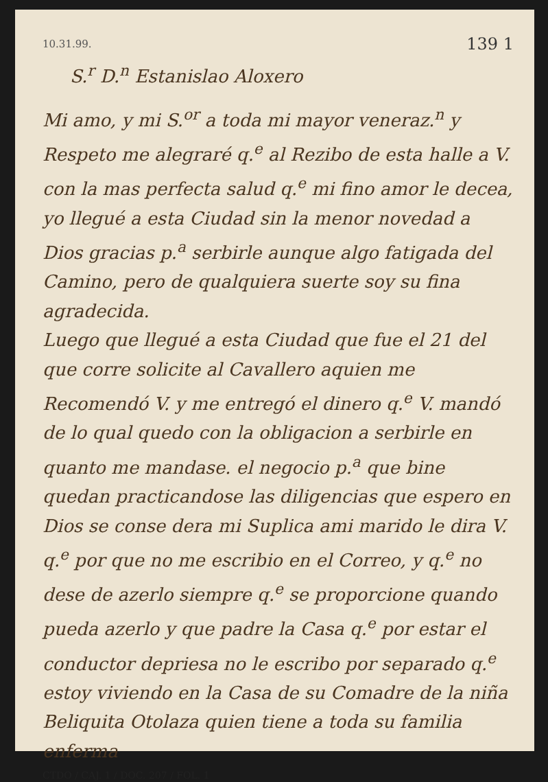10.31.99. 139 1
S.<sup>r</sup> D.<sup>n</sup> Estanislao Aloxero
Mi amo, y mi S.<sup>or</sup> a toda mi mayor veneraz.<sup>n</sup> y Respeto me alegraré q.<sup>e</sup> al Rezibo de esta halle a V. con la mas perfecta salud q.<sup>e</sup> mi fino amor le decea, yo llegué a esta Ciudad sin la menor novedad a Dios gracias p.<sup>a</sup> serbirle aunque algo fatigada del Camino, pero de qualquiera suerte soy su fina agradecida.
Luego que llegué a esta Ciudad que fue el 21 del que corre solicite al Cavallero aquien me Recomendó V. y me entregó el dinero q.<sup>e</sup> V. mandó de lo qual quedo con la obligacion a serbirle en quanto me mandase. el negocio p.<sup>a</sup> que bine quedan practicandose las diligencias que espero en Dios se conse dera mi Suplica ami marido le dira V. q.<sup>e</sup> por que no me escribio en el Correo, y q.<sup>e</sup> no dese de azerlo siempre q.<sup>e</sup> se proporcione quando pueda azerlo y que padre la Casa q.<sup>e</sup> por estar el conductor depriesa no le escribo por separado q.<sup>e</sup> estoy viviendo en la Casa de su Comadre de la niña Beliquita Otolaza quien tiene a toda su familia enferma
CTDO / CAJ. 1 / DOC. 207 / FOL. 1